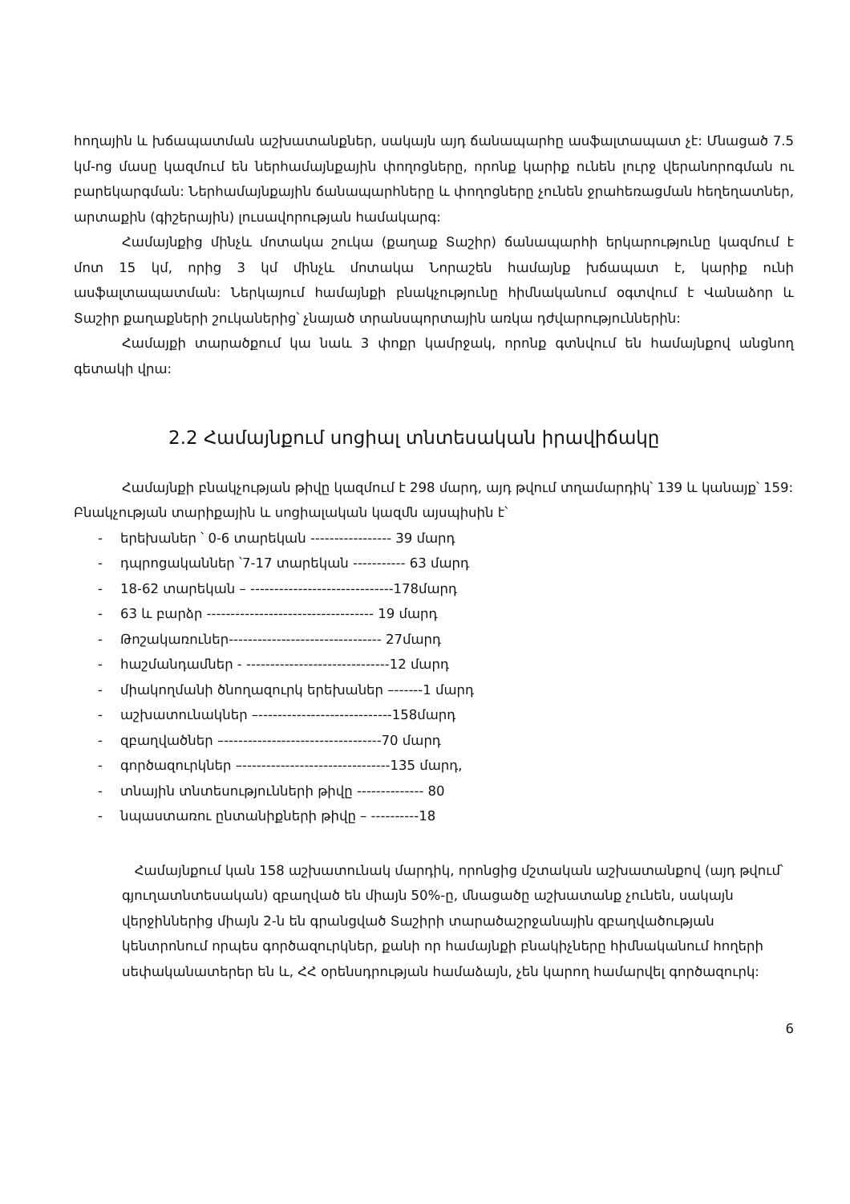հողային և խճապատման աշխատանքներ, սակայն այդ ճանապարհը ասֆալտապատ չէ: Մնացած 7.5 կմ-ոց մասը կազմում են ներհամայնքային փողոցները, որոնք կարիք ունեն լուրջ վերանորոգման ու բարեկարգման: Ներհամայնքային ճանապարհները և փողոցները չունեն ջրահեռացման հեղեղատներ, արտաքին (գիշերային) լուսավորության համակարգ:
Համայնքից մինչև մոտակա շուկա (քաղաք Տաշիր) ճանապարհի երկարությունը կազմում է մոտ 15 կմ, որից 3 կմ մինչև մոտակա Նորաշեն համայնք խճապատ է, կարիք ունի ասֆալտապատման: Ներկայում համայնքի բնակչությունը հիմնականում օգտվում է Վանաձոր և Տաշիր քաղաքների շուկաներից՝ չնայած տրանսպորտային առկա դժվարություններին:
Համայքի տարածքում կա նաև 3 փոքր կամրջակ, որոնք գտնվում են համայնքով անցնող գետակի վրա:
2.2 Համայնքում սոցիալ տնտեսական իրավիճակը
Համայնքի բնակչության թիվը կազմում է 298 մարդ, այդ թվում տղամարդիկ՝ 139 և կանայք՝ 159: Բնակչության տարիքային և սոցիալական կազմն այսպիսին է՝
- երեխաներ ՝ 0-6 տարեկան ----------------- 39 մարդ
- դպրոցականներ ՝7-17 տարեկան ----------- 63 մարդ
- 18-62 տարեկան – ------------------------------178մարդ
- 63 և բարձր ----------------------------------- 19 մարդ
- Թոշակառուներ-------------------------------- 27մարդ
- հաշմանդամներ - ------------------------------12 մարդ
- միակողմանի ծնողազուրկ երեխաներ –------1 մարդ
- աշխատունակներ –----------------------------158մարդ
- զբաղվածներ –---------------------------------70 մարդ
- գործազուրկներ –-------------------------------135 մարդ,
- տնային տնտեսությունների թիվը -------------- 80
- նպաստառու ընտանիքների թիվը – ----------18
Համայնքում կան 158 աշխատունակ մարդիկ, որոնցից մշտական աշխատանքով (այդ թվում՝ գյուղատնտեսական) զբաղված են միայն 50%-ը, մնացածը աշխատանք չունեն, սակայն վերջիններից միայն 2-ն են գրանցված Տաշիրի տարածաշրջանային զբաղվածության կենտրոնում որպես գործազուրկներ, քանի որ համայնքի բնակիչները հիմնականում հողերի սեփականատերեր են և, ՀՀ օրենսդրության համաձայն, չեն կարող համարվել գործազուրկ:
6